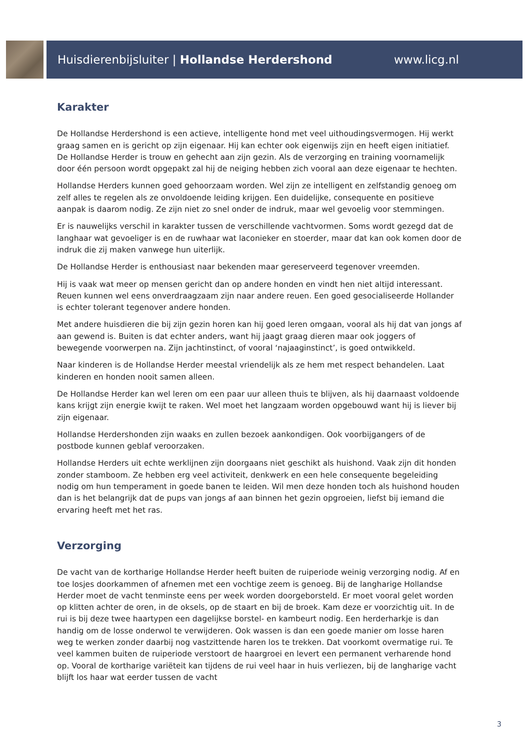Huisdierenbijsluiter | Hollandse Herdershond www.licg.nl
Karakter
De Hollandse Herdershond is een actieve, intelligente hond met veel uithoudingsvermogen. Hij werkt graag samen en is gericht op zijn eigenaar. Hij kan echter ook eigenwijs zijn en heeft eigen initiatief. De Hollandse Herder is trouw en gehecht aan zijn gezin. Als de verzorging en training voornamelijk door één persoon wordt opgepakt zal hij de neiging hebben zich vooral aan deze eigenaar te hechten.
Hollandse Herders kunnen goed gehoorzaam worden. Wel zijn ze intelligent en zelfstandig genoeg om zelf alles te regelen als ze onvoldoende leiding krijgen. Een duidelijke, consequente en positieve aanpak is daarom nodig. Ze zijn niet zo snel onder de indruk, maar wel gevoelig voor stemmingen.
Er is nauwelijks verschil in karakter tussen de verschillende vachtvormen. Soms wordt gezegd dat de langhaar wat gevoeliger is en de ruwhaar wat laconieker en stoerder, maar dat kan ook komen door de indruk die zij maken vanwege hun uiterlijk.
De Hollandse Herder is enthousiast naar bekenden maar gereserveerd tegenover vreemden.
Hij is vaak wat meer op mensen gericht dan op andere honden en vindt hen niet altijd interessant. Reuen kunnen wel eens onverdraagzaam zijn naar andere reuen. Een goed gesocialiseerde Hollander is echter tolerant tegenover andere honden.
Met andere huisdieren die bij zijn gezin horen kan hij goed leren omgaan, vooral als hij dat van jongs af aan gewend is. Buiten is dat echter anders, want hij jaagt graag dieren maar ook joggers of bewegende voorwerpen na. Zijn jachtinstinct, of vooral ‘najaaginstinct’, is goed ontwikkeld.
Naar kinderen is de Hollandse Herder meestal vriendelijk als ze hem met respect behandelen. Laat kinderen en honden nooit samen alleen.
De Hollandse Herder kan wel leren om een paar uur alleen thuis te blijven, als hij daarnaast voldoende kans krijgt zijn energie kwijt te raken. Wel moet het langzaam worden opgebouwd want hij is liever bij zijn eigenaar.
Hollandse Herdershonden zijn waaks en zullen bezoek aankondigen. Ook voorbijgangers of de postbode kunnen geblaf veroorzaken.
Hollandse Herders uit echte werklijnen zijn doorgaans niet geschikt als huishond. Vaak zijn dit honden zonder stamboom. Ze hebben erg veel activiteit, denkwerk en een hele consequente begeleiding nodig om hun temperament in goede banen te leiden. Wil men deze honden toch als huishond houden dan is het belangrijk dat de pups van jongs af aan binnen het gezin opgroeien, liefst bij iemand die ervaring heeft met het ras.
Verzorging
De vacht van de kortharige Hollandse Herder heeft buiten de ruiperiode weinig verzorging nodig. Af en toe losjes doorkammen of afnemen met een vochtige zeem is genoeg. Bij de langharige Hollandse Herder moet de vacht tenminste eens per week worden doorgeborsteld. Er moet vooral gelet worden op klitten achter de oren, in de oksels, op de staart en bij de broek. Kam deze er voorzichtig uit. In de rui is bij deze twee haartypen een dagelijkse borstel- en kambeurt nodig. Een herderharkje is dan handig om de losse onderwol te verwijderen. Ook wassen is dan een goede manier om losse haren weg te werken zonder daarbij nog vastzittende haren los te trekken. Dat voorkomt overmatige rui. Te veel kammen buiten de ruiperiode verstoort de haargroei en levert een permanent verharende hond op. Vooral de kortharige variëteit kan tijdens de rui veel haar in huis verliezen, bij de langharige vacht blijft los haar wat eerder tussen de vacht
3